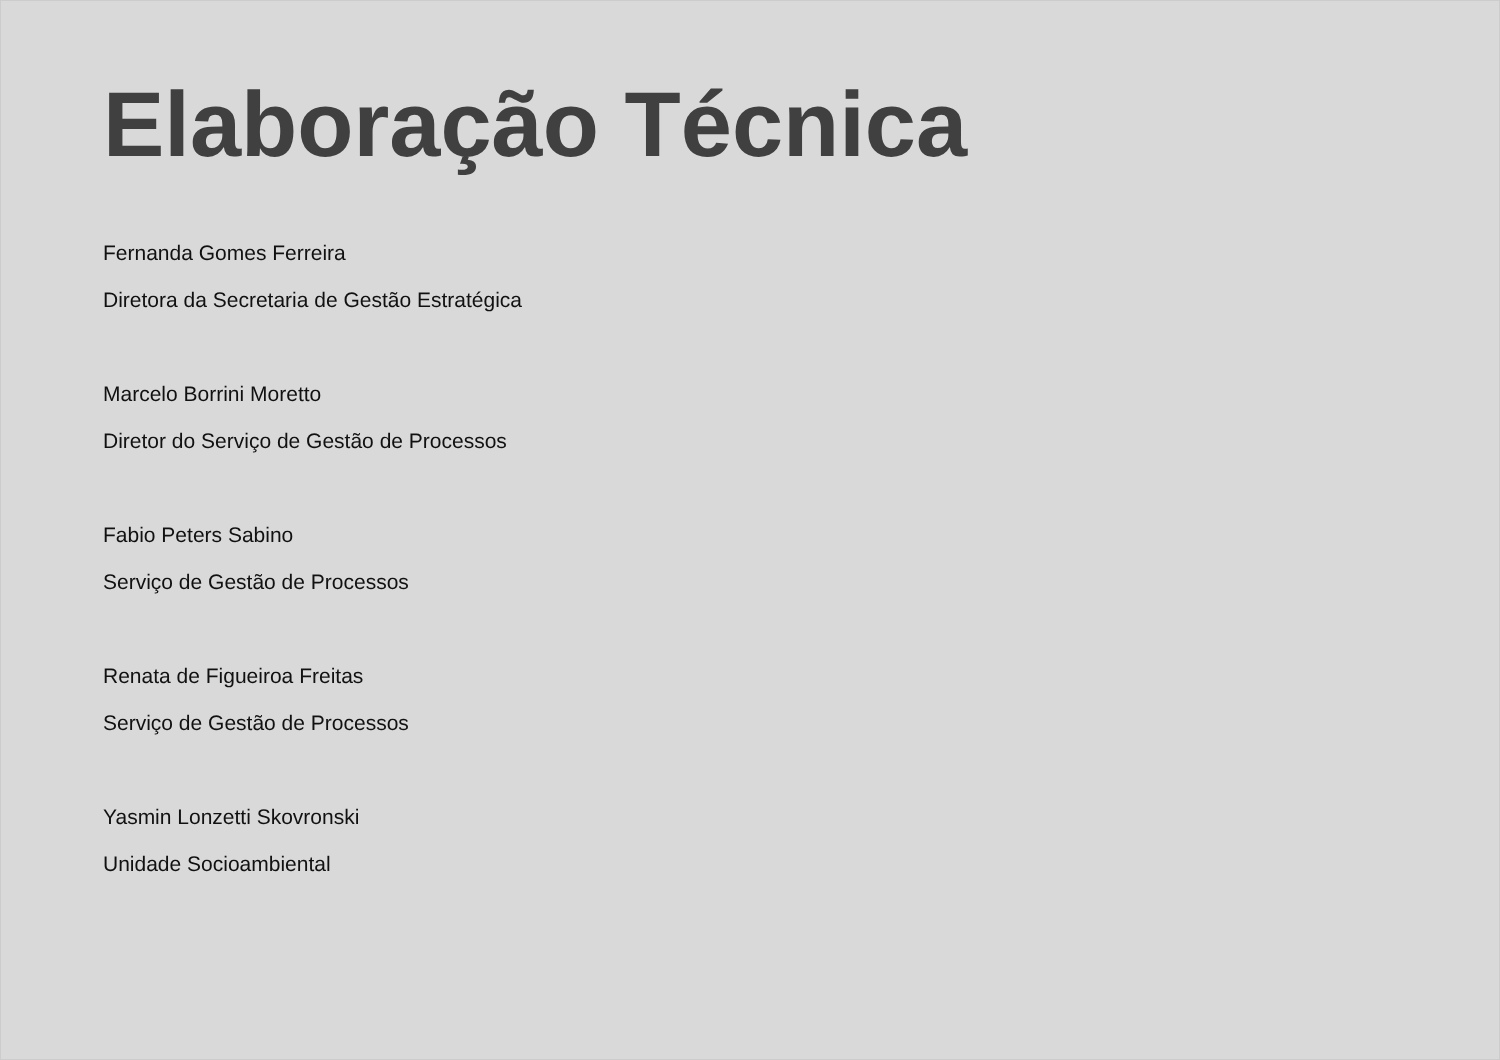Elaboração Técnica
Fernanda Gomes Ferreira
Diretora da Secretaria de Gestão Estratégica
Marcelo Borrini Moretto
Diretor do Serviço de Gestão de Processos
Fabio Peters Sabino
Serviço de Gestão de Processos
Renata de Figueiroa Freitas
Serviço de Gestão de Processos
Yasmin Lonzetti Skovronski
Unidade Socioambiental